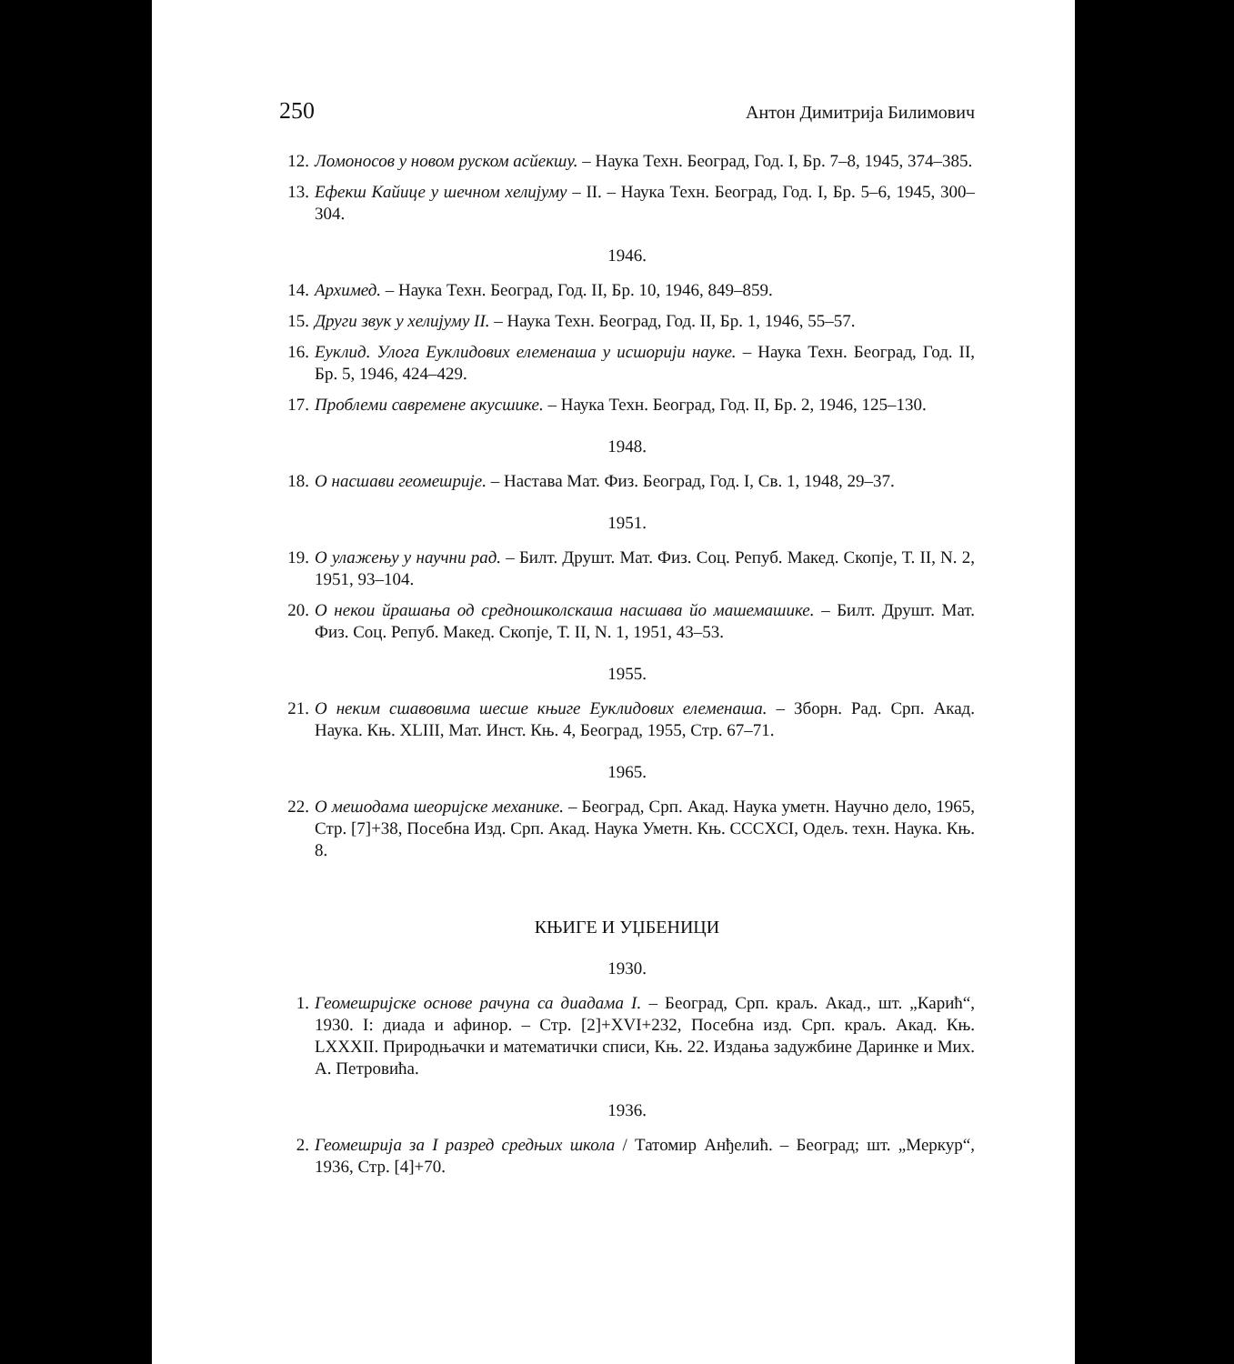250 Антон Димитрија Билимович
12. Ломоносов у новом руском асйекшу. – Наука Техн. Београд, Год. I, Бр. 7–8, 1945, 374–385.
13. Ефекш Кайице у шечном хелијуму – II. – Наука Техн. Београд, Год. I, Бр. 5–6, 1945, 300–304.
1946.
14. Архимед. – Наука Техн. Београд, Год. II, Бр. 10, 1946, 849–859.
15. Други звук у хелијуму II. – Наука Техн. Београд, Год. II, Бр. 1, 1946, 55–57.
16. Еуклид. Улога Еуклидових елеменаша у исшорији науке. – Наука Техн. Београд, Год. II, Бр. 5, 1946, 424–429.
17. Проблеми савремене акусшике. – Наука Техн. Београд, Год. II, Бр. 2, 1946, 125–130.
1948.
18. О насшави геомешрије. – Настава Мат. Физ. Београд, Год. I, Св. 1, 1948, 29–37.
1951.
19. О улажењу у научни рад. – Билт. Друшт. Мат. Физ. Соц. Репуб. Макед. Скопје, Т. II, N. 2, 1951, 93–104.
20. О некои йрашања од средношколскаша насшава йо машемашике. – Билт. Друшт. Мат. Физ. Соц. Репуб. Макед. Скопје, Т. II, N. 1, 1951, 43–53.
1955.
21. О неким сшавовима шесше књиге Еуклидових елеменаша. – Зборн. Рад. Срп. Акад. Наука. Књ. XLIII, Мат. Инст. Књ. 4, Београд, 1955, Стр. 67–71.
1965.
22. О мешодама шеоријске механике. – Београд, Срп. Акад. Наука уметн. Научно дело, 1965, Стр. [7]+38, Посебна Изд. Срп. Акад. Наука Уметн. Књ. CCCXCI, Одељ. техн. Наука. Књ. 8.
КЊИГЕ И УЏБЕНИЦИ
1930.
1. Геомешријске основе рачуна са диадама I. – Београд, Срп. краљ. Акад., шт. „Карић“, 1930. I: диада и афинор. – Стр. [2]+XVI+232, Посебна изд. Срп. краљ. Акад. Књ. LXXXII. Природњачки и математички списи, Књ. 22. Издања задужбине Даринке и Мих. А. Петровића.
1936.
2. Геомешрија за I разред средњих школа / Татомир Анђелић. – Београд; шт. „Меркур“, 1936, Стр. [4]+70.